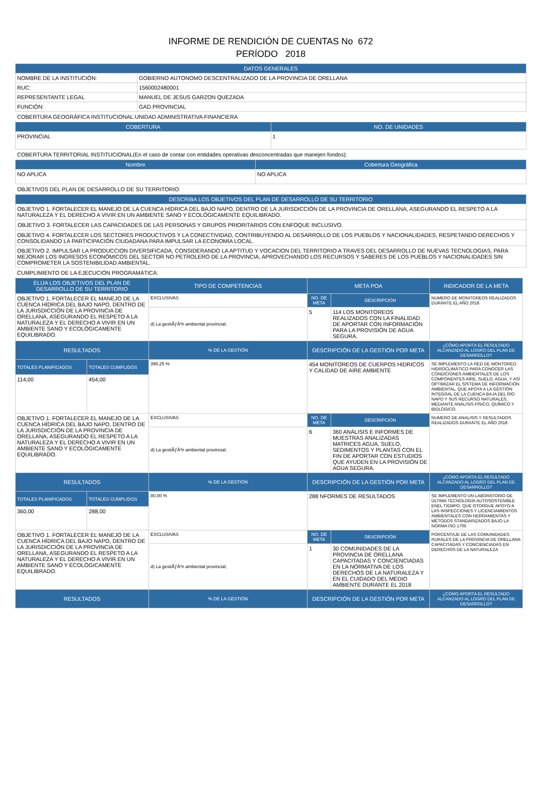INFORME DE RENDICIÓN DE CUENTAS No 672
PERÍODO 2018
| DATOS GENERALES | |
| --- | --- |
| NOMBRE DE LA INSTITUCIÓN: | GOBIERNO AUTONOMO DESCENTRALIZADO DE LA PROVINCIA DE ORELLANA |
| RUC: | 1560002480001 |
| REPRESENTANTE LEGAL | MANUEL DE JESUS GARZON QUEZADA |
| FUNCIÓN: | GAD PROVINCIAL |
COBERTURA GEOGRÁFICA INSTITUCIONAL:UNIDAD ADMINISTRATIVA FINANCIERA
| COBERTURA | NO. DE UNIDADES |
| --- | --- |
| PROVINCIAL | 1 |
COBERTURA TERRITORIAL INSTITUCIONAL(En el caso de contar con entidades operativas desconcentradas que manejen fondos):
| Nombre | Cobertura Geográfica |
| --- | --- |
| NO APLICA | NO APLICA |
OBJETIVOS DEL PLAN DE DESARROLLO DE SU TERRITORIO:
| DESCRIBA LOS OBJETIVOS DEL PLAN DE DESARROLLO DE SU TERRITORIO |
| --- |
| OBJETIVO 1. FORTALECER EL MANEJO DE LA CUENCA HÍDRICA DEL BAJO NAPO, DENTRO DE LA JURISDICCIÓN DE LA PROVINCIA DE ORELLANA, ASEGURANDO EL RESPETO A LA NATURALEZA Y EL DERECHO A VIVIR EN UN AMBIENTE SANO Y ECOLÓGICAMENTE EQUILIBRADO. |
| OBJETIVO 3. FORTALECER LAS CAPACIDADES DE LAS PERSONAS Y GRUPOS PRIORITARIOS CON ENFOQUE INCLUSIVO. |
| OBJETIVO 4. FORTALECER LOS SECTORES PRODUCTIVOS Y LA CONECTIVIDAD, CONTRIBUYENDO AL DESARROLLO DE LOS PUEBLOS Y NACIONALIDADES, RESPETANDO DERECHOS Y CONSOLIDANDO LA PARTICIPACIÓN CIUDADANA PARA IMPULSAR LA ECONOMÍA LOCAL. |
| OBJETIVO 2. IMPULSAR LA PRODUCCION DIVERSIFICADA, CONSIDERANDO LA APTITUD Y VOCACION DEL TERRITORIO A TRAVES DEL DESARROLLO DE NUEVAS TECNOLOGIAS, PARA MEJORAR LOS INGRESOS ECONÓMICOS DEL SECTOR NO PETROLERO DE LA PROVINCIA, APROVECHANDO LOS RECURSOS Y SABERES DE LOS PUEBLOS Y NACIONALIDADES SIN COMPROMETER LA SOSTENIBILIDAD AMBIENTAL. |
CUMPLIMIENTO DE LA EJECUCIÓN PROGRAMÁTICA:
| ELIJA LOS OBJETIVOS DEL PLAN DE DESARROLLO DE SU TERRITORIO | | TIPO DE COMPETENCIAS | META POA | | INDICADOR DE LA META |
| --- | --- | --- | --- | --- | --- |
| OBJETIVO 1. FORTALECER EL MANEJO DE LA CUENCA HÍDRICA DEL BAJO NAPO, DENTRO DE LA JURISDICCIÓN DE LA PROVINCIA DE ORELLANA, ASEGURANDO EL RESPETO A LA NATURALEZA Y EL DERECHO A VIVIR EN UN AMBIENTE SANO Y ECOLÓGICAMENTE EQUILIBRADO. | | EXCLUSIVAS | NO. DE META | DESCRIPCIÓN | NUMERO DE MONITOREOS REALIZADOS DURANTE EL AÑO 2018 |
| | | d) La gestiÃƒÂ³n ambiental provincial; | 5 | 114 LOS MONITOREOS REALIZADOS CON LA FINALIDAD DE APORTAR CON INFORMACIÓN PARA LA PROVISIÓN DE AGUA SEGURA. | |
| RESULTADOS | | % DE LA GESTIÓN | DESCRIPCIÓN DE LA GESTIÓN POR META | | ¿CÓMO APORTA EL RESULTADO ALCANZADO AL LOGRO DEL PLAN DE DESARROLLO? |
| TOTALES PLANIFICADOS | TOTALES CUMPLIDOS | 398,25 % | 454 MONITOREOS DE CUERPOS HIDRICOS Y CALIDAD DE AIRE AMBIENTE | | SE IMPLEMENTO LA RED DE MONTOREO HIDROCLIMÁTICO PARA CONOCER LAS CONDICIONES AMBIENTALES DE LOS COMPONENTES AIRE, SUELO, AGUA, Y ASÍ OPTIMIZAR EL SISTEMA DE INFORMACIÓN AMBIENTAL, QUE APOYA A LA GESTIÓN INTEGRAL DE LA CUENCA BAJA DEL RÍO NAPO Y SUS RECURSO NATURALES, MEDIANTE ANÁLISIS FÍSICO, QUÍMICO Y BIOLÓGICO. |
| 114,00 | 454,00 | | | | |
| OBJETIVO 1. FORTALECER EL MANEJO DE LA CUENCA HÍDRICA DEL BAJO NAPO, DENTRO DE LA JURISDICCIÓN DE LA PROVINCIA DE ORELLANA, ASEGURANDO EL RESPETO A LA NATURALEZA Y EL DERECHO A VIVIR EN UN AMBIENTE SANO Y ECOLÓGICAMENTE EQUILIBRADO. | | EXCLUSIVAS | NO. DE META | DESCRIPCIÓN | NUMERO DE ANALISIS Y RESULTADOS REALIZADOS DURANTE EL AÑO 2018 |
| | | d) La gestiÃƒÂ³n ambiental provincial; | 6 | 360 ANÁLISIS E INFORMES DE MUESTRAS ANALIZADAS MATRICES AGUA, SUELO, SEDIMENTOS Y PLANTAS CON EL FIN DE APORTAR CON ESTUDIOS QUE AYUDEN EN LA PROVISIÓN DE AGUA SEGURA. | |
| RESULTADOS | | % DE LA GESTIÓN | DESCRIPCIÓN DE LA GESTIÓN POR META | | ¿CÓMO APORTA EL RESULTADO ALCANZADO AL LOGRO DEL PLAN DE DESARROLLO? |
| TOTALES PLANIFICADOS | TOTALES CUMPLIDOS | 80,00 % | 288 NFORMES DE RESULTADOS | | SE IMPLEMENTO UN LABORATORIO DE ÚLTIMA TECNOLOGÍA AUTOSOSTENIBLE ENEL TIEMPO, QUE OTORGUE APOYO A LAS INSPECCIONES Y LICENCIAMIENTOS AMBIENTALES CON HERRAMIENTAS Y MÉTODOS STANDARIZADOS BAJO LA NORMA ISO 1705 |
| 360,00 | 288,00 | | | | |
| OBJETIVO 1. FORTALECER EL MANEJO DE LA CUENCA HÍDRICA DEL BAJO NAPO, DENTRO DE LA JURISDICCIÓN DE LA PROVINCIA DE ORELLANA, ASEGURANDO EL RESPETO A LA NATURALEZA Y EL DERECHO A VIVIR EN UN AMBIENTE SANO Y ECOLÓGICAMENTE EQUILIBRADO. | | EXCLUSIVAS | NO. DE META | DESCRIPCIÓN | PORCENTAJE DE LAS COMUNIDADES RURALES DE LA PROVINCIA DE ORELLANA CAPACITADAS Y CONCIENCIADAS EN DERECHOS DE LA NATURALEZA |
| | | d) La gestiÃƒÂ³n ambiental provincial; | 1 | 30 COMUNIDADES DE LA PROVINCIA DE ORELLANA CAPACITADAS Y CONCIENCIADAS EN LA NORMATIVA DE LOS DERECHOS DE LA NATURALEZA Y EN EL CUIDADO DEL MEDIO AMBIENTE DURANTE EL 2018 | |
| RESULTADOS | | % DE LA GESTIÓN | DESCRIPCIÓN DE LA GESTIÓN POR META | | ¿CÓMO APORTA EL RESULTADO ALCANZADO AL LOGRO DEL PLAN DE DESARROLLO? |